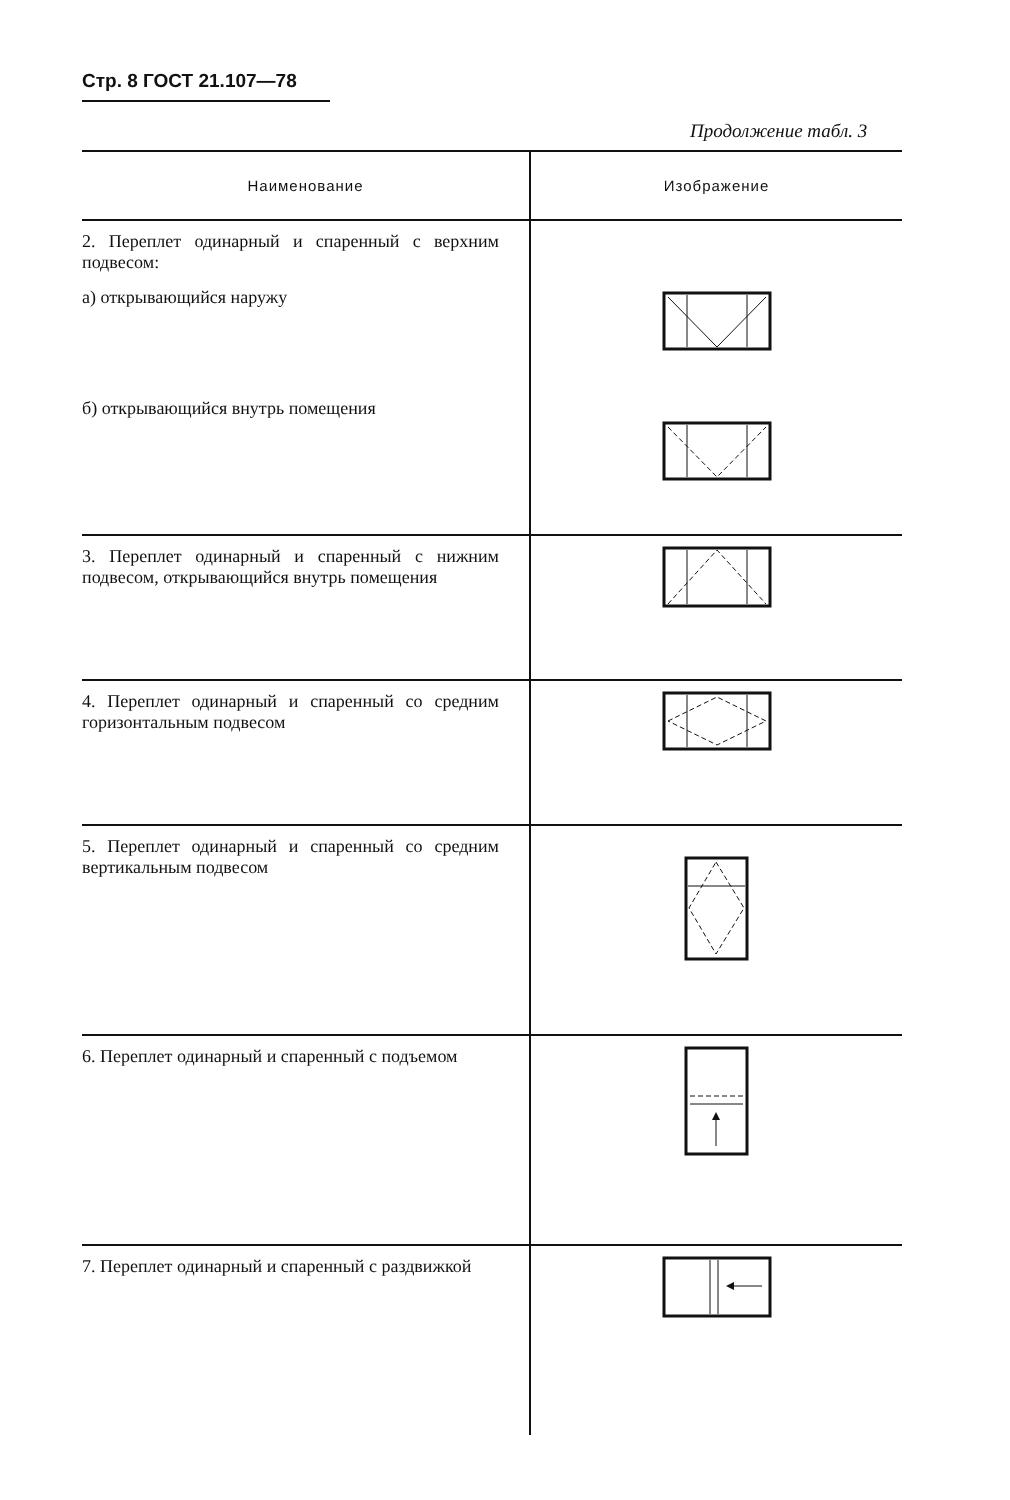Стр. 8 ГОСТ 21.107—78
Продолжение табл. 3
| Наименование | Изображение |
| --- | --- |
| 2. Переплет одинарный и спаренный с верхним подвесом: а) открывающийся наружу б) открывающийся внутрь помещения | |
| 3. Переплет одинарный и спаренный с нижним подвесом, открывающийся внутрь помещения | |
| 4. Переплет одинарный и спаренный со средним горизонтальным подвесом | |
| 5. Переплет одинарный и спаренный со средним вертикальным подвесом | |
| 6. Переплет одинарный и спаренный с подъемом | |
| 7. Переплет одинарный и спаренный с раздвижкой | |